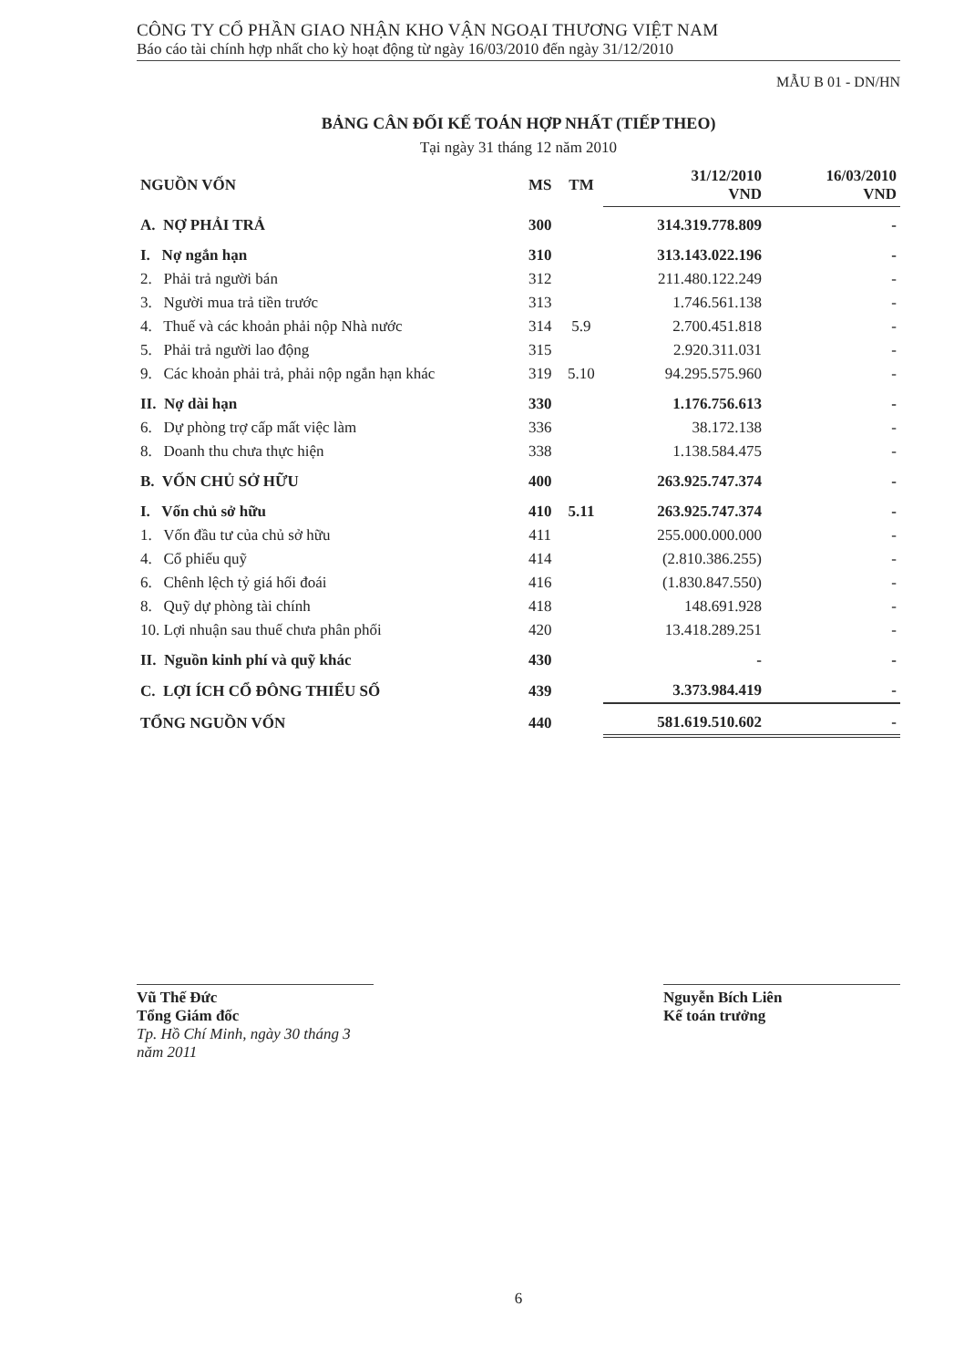CÔNG TY CỔ PHẦN GIAO NHẬN KHO VẬN NGOẠI THƯƠNG VIỆT NAM
Báo cáo tài chính hợp nhất cho kỳ hoạt động từ ngày 16/03/2010 đến ngày 31/12/2010
MẪU B 01 - DN/HN
BẢNG CÂN ĐỐI KẾ TOÁN HỢP NHẤT (TIẾP THEO)
Tại ngày 31 tháng 12 năm 2010
| NGUỒN VỐN | MS | TM | 31/12/2010 VND | 16/03/2010 VND |
| --- | --- | --- | --- | --- |
| A. NỢ PHẢI TRẢ | 300 | | 314.319.778.809 | - |
| I. Nợ ngắn hạn | 310 | | 313.143.022.196 | - |
| 2. Phải trả người bán | 312 | | 211.480.122.249 | - |
| 3. Người mua trả tiền trước | 313 | | 1.746.561.138 | - |
| 4. Thuế và các khoản phải nộp Nhà nước | 314 | 5.9 | 2.700.451.818 | - |
| 5. Phải trả người lao động | 315 | | 2.920.311.031 | - |
| 9. Các khoản phải trả, phải nộp ngắn hạn khác | 319 | 5.10 | 94.295.575.960 | - |
| II. Nợ dài hạn | 330 | | 1.176.756.613 | - |
| 6. Dự phòng trợ cấp mất việc làm | 336 | | 38.172.138 | - |
| 8. Doanh thu chưa thực hiện | 338 | | 1.138.584.475 | - |
| B. VỐN CHỦ SỞ HỮU | 400 | | 263.925.747.374 | - |
| I. Vốn chủ sở hữu | 410 | 5.11 | 263.925.747.374 | - |
| 1. Vốn đầu tư của chủ sở hữu | 411 | | 255.000.000.000 | - |
| 4. Cổ phiếu quỹ | 414 | | (2.810.386.255) | - |
| 6. Chênh lệch tỷ giá hối đoái | 416 | | (1.830.847.550) | - |
| 8. Quỹ dự phòng tài chính | 418 | | 148.691.928 | - |
| 10. Lợi nhuận sau thuế chưa phân phối | 420 | | 13.418.289.251 | - |
| II. Nguồn kinh phí và quỹ khác | 430 | | - | - |
| C. LỢI ÍCH CỔ ĐÔNG THIỂU SỐ | 439 | | 3.373.984.419 | - |
| TỔNG NGUỒN VỐN | 440 | | 581.619.510.602 | - |
Vũ Thế Đức
Tổng Giám đốc
Tp. Hồ Chí Minh, ngày 30 tháng 3 năm 2011
Nguyễn Bích Liên
Kế toán trưởng
6